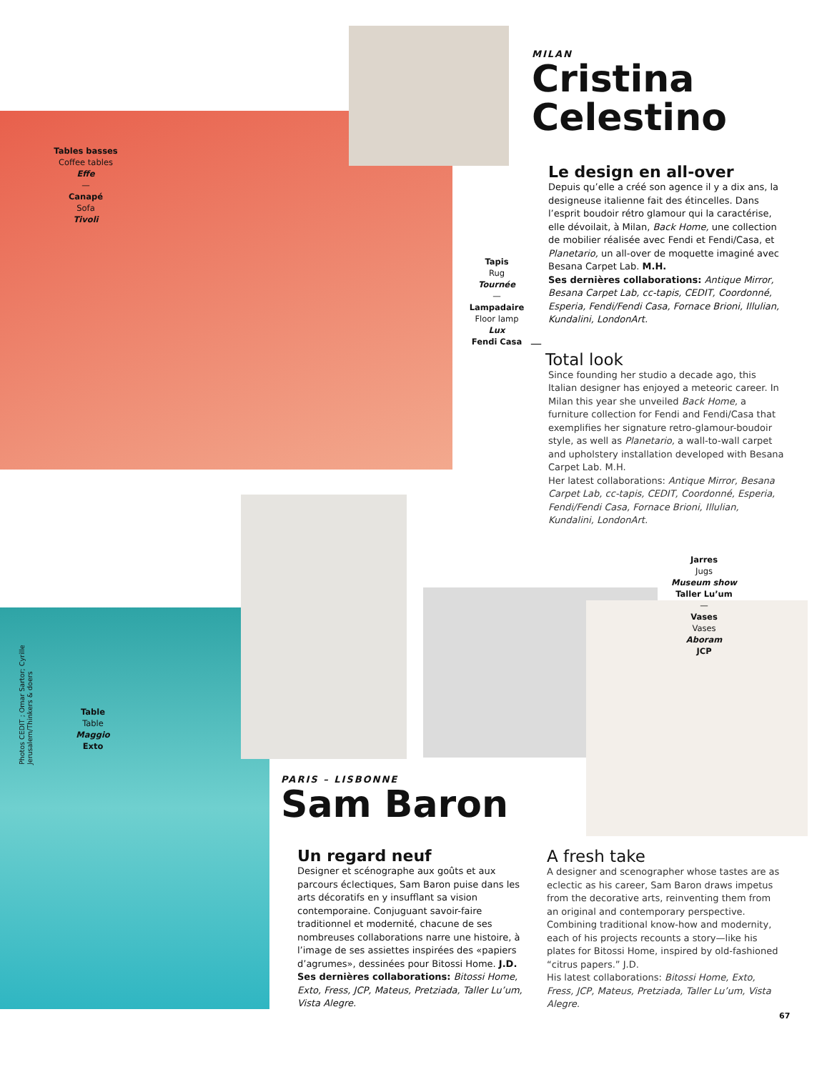Tables basses
Coffee tables
Effe
—
Canapé
Sofa
Tivoli
MILAN
Cristina
Celestino
Tapis
Rug
Tournée
—
Lampadaire
Floor lamp
Lux
Fendi Casa
Le design en all-over
Depuis qu’elle a créé son agence il y a dix ans, la designeuse italienne fait des étincelles. Dans l’esprit boudoir rétro glamour qui la caractérise, elle dévoilait, à Milan, Back Home, une collection de mobilier réalisée avec Fendi et Fendi/Casa, et Planetario, un all-over de moquette imaginé avec Besana Carpet Lab. M.H.
Ses dernières collaborations: Antique Mirror, Besana Carpet Lab, cc-tapis, CEDIT, Coordonné, Esperia, Fendi/Fendi Casa, Fornace Brioni, Illulian, Kundalini, LondonArt.
—
Total look
Since founding her studio a decade ago, this Italian designer has enjoyed a meteoric career. In Milan this year she unveiled Back Home, a furniture collection for Fendi and Fendi/Casa that exemplifies her signature retro-glamour-boudoir style, as well as Planetario, a wall-to-wall carpet and upholstery installation developed with Besana Carpet Lab. M.H.
Her latest collaborations: Antique Mirror, Besana Carpet Lab, cc-tapis, CEDIT, Coordonné, Esperia, Fendi/Fendi Casa, Fornace Brioni, Illulian, Kundalini, LondonArt.
Jarres
Jugs
Museum show
Taller Lu’um
—
Vases
Vases
Aboram
JCP
Photos CEDIT ; Omar Sartor; Cyrille Jerusalem/Thinkers & doers
Table
Table
Maggio
Exto
PARIS – LISBONNE
Sam Baron
Un regard neuf
Designer et scénographe aux goûts et aux parcours éclectiques, Sam Baron puise dans les arts décoratifs en y insufflant sa vision contemporaine. Conjuguant savoir-faire traditionnel et modernité, chacune de ses nombreuses collaborations narre une histoire, à l’image de ses assiettes inspirées des «papiers d’agrumes», dessinées pour Bitossi Home. J.D.
Ses dernières collaborations: Bitossi Home, Exto, Fress, JCP, Mateus, Pretziada, Taller Lu’um, Vista Alegre.
A fresh take
A designer and scenographer whose tastes are as eclectic as his career, Sam Baron draws impetus from the decorative arts, reinventing them from an original and contemporary perspective. Combining traditional know-how and modernity, each of his projects recounts a story—like his plates for Bitossi Home, inspired by old-fashioned “citrus papers.” J.D.
His latest collaborations: Bitossi Home, Exto, Fress, JCP, Mateus, Pretziada, Taller Lu’um, Vista Alegre.
67